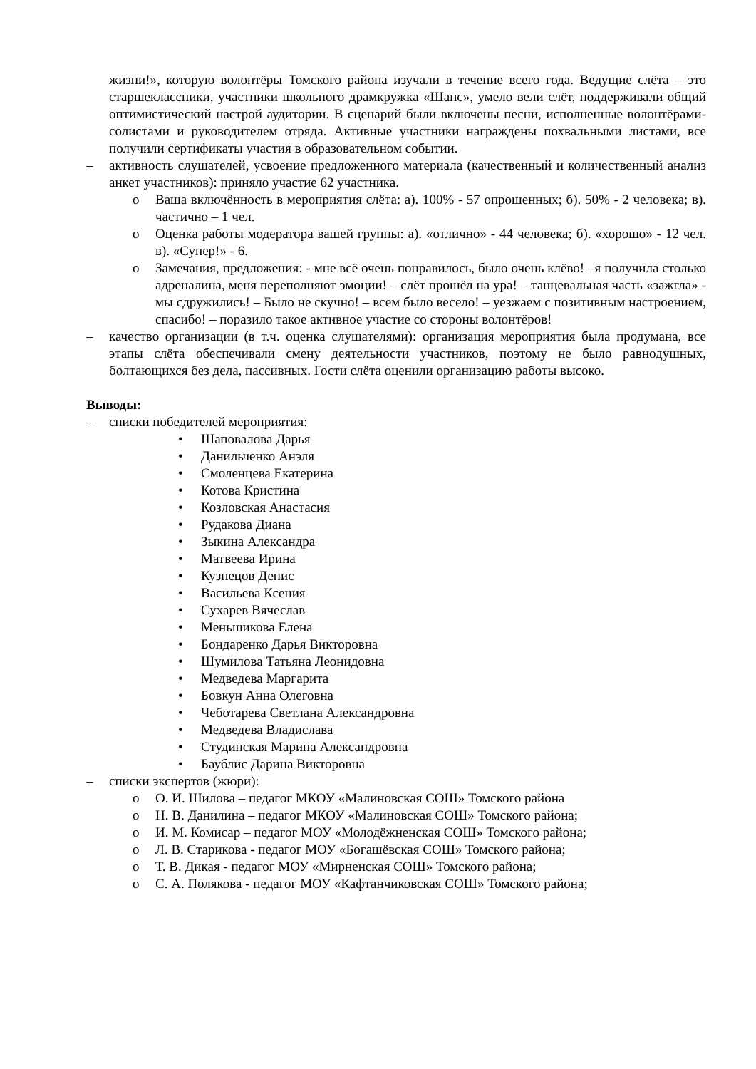жизни!», которую волонтёры Томского района изучали в течение всего года. Ведущие слёта – это старшеклассники, участники школьного драмкружка «Шанс», умело вели слёт, поддерживали общий оптимистический настрой аудитории. В сценарий были включены песни, исполненные волонтёрами-солистами и руководителем отряда. Активные участники награждены похвальными листами, все получили сертификаты участия в образовательном событии.
– активность слушателей, усвоение предложенного материала (качественный и количественный анализ анкет участников): приняло участие 62 участника.
o Ваша включённость в мероприятия слёта: а). 100% - 57 опрошенных; б). 50% - 2 человека; в). частично – 1 чел.
o Оценка работы модератора вашей группы: а). «отлично» - 44 человека; б). «хорошо» - 12 чел. в). «Супер!» - 6.
o Замечания, предложения: - мне всё очень понравилось, было очень клёво! –я получила столько адреналина, меня переполняют эмоции! – слёт прошёл на ура! – танцевальная часть «зажгла» - мы сдружились! – Было не скучно! – всем было весело! – уезжаем с позитивным настроением, спасибо! – поразило такое активное участие со стороны волонтёров!
– качество организации (в т.ч. оценка слушателями): организация мероприятия была продумана, все этапы слёта обеспечивали смену деятельности участников, поэтому не было равнодушных, болтающихся без дела, пассивных. Гости слёта оценили организацию работы высоко.
Выводы:
– списки победителей мероприятия:
• Шаповалова Дарья
• Данильченко Анэля
• Смоленцева Екатерина
• Котова Кристина
• Козловская Анастасия
• Рудакова Диана
• Зыкина Александра
• Матвеева Ирина
• Кузнецов Денис
• Васильева Ксения
• Сухарев Вячеслав
• Меньшикова Елена
• Бондаренко Дарья Викторовна
• Шумилова Татьяна Леонидовна
• Медведева Маргарита
• Бовкун Анна Олеговна
• Чеботарева Светлана Александровна
• Медведева Владислава
• Студинская Марина Александровна
• Баублис Дарина Викторовна
– списки экспертов (жюри):
o О. И. Шилова – педагог МКОУ «Малиновская СОШ» Томского района
o Н. В. Данилина – педагог МКОУ «Малиновская СОШ» Томского района;
o И. М. Комисар – педагог МОУ «Молодёжненская СОШ» Томского района;
o Л. В. Старикова - педагог МОУ «Богашёвская СОШ» Томского района;
o Т. В. Дикая - педагог МОУ «Мирненская СОШ» Томского района;
o С. А. Полякова - педагог МОУ «Кафтанчиковская СОШ» Томского района;